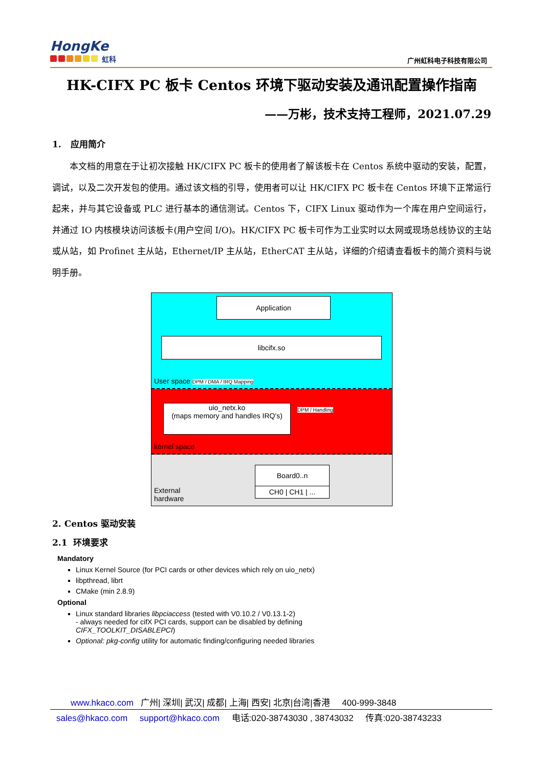HongKe
虹科
广州虹科电子科技有限公司
HK-CIFX PC 板卡 Centos 环境下驱动安装及通讯配置操作指南
——万彬，技术支持工程师，2021.07.29
1. 应用简介
本文档的用意在于让初次接触 HK/CIFX PC 板卡的使用者了解该板卡在 Centos 系统中驱动的安装，配置，调试，以及二次开发包的使用。通过该文档的引导，使用者可以让 HK/CIFX PC 板卡在 Centos 环境下正常运行起来，并与其它设备或 PLC 进行基本的通信测试。Centos 下，CIFX Linux 驱动作为一个库在用户空间运行，并通过 IO 内核模块访问该板卡(用户空间 I/O)。HK/CIFX PC 板卡可作为工业实时以太网或现场总线协议的主站或从站，如 Profinet 主从站，Ethernet/IP 主从站，EtherCAT 主从站，详细的介绍请查看板卡的简介资料与说明手册。
Application
libcifx.so
User space DPM / DMA / IRQ Mapping
uio_netx.ko
(maps memory and handles IRQ's)
DPM / Handling
kernel space
Board0..n
CH0 | CH1 | ...
External
hardware
2. Centos 驱动安装
2.1 环境要求
Mandatory
Linux Kernel Source (for PCI cards or other devices which rely on uio_netx)
libpthread, librt
CMake (min 2.8.9)
Optional
Linux standard libraries libpciaccess (tested with V0.10.2 / V0.13.1-2)
- always needed for cifX PCI cards, support can be disabled by defining
CIFX_TOOLKIT_DISABLEPCI)
Optional: pkg-config utility for automatic finding/configuring needed libraries
www.hkaco.com 广州| 深圳| 武汉| 成都| 上海| 西安| 北京|台湾|香港 400-999-3848
sales@hkaco.com support@hkaco.com 电话:020-38743030 , 38743032 传真:020-38743233